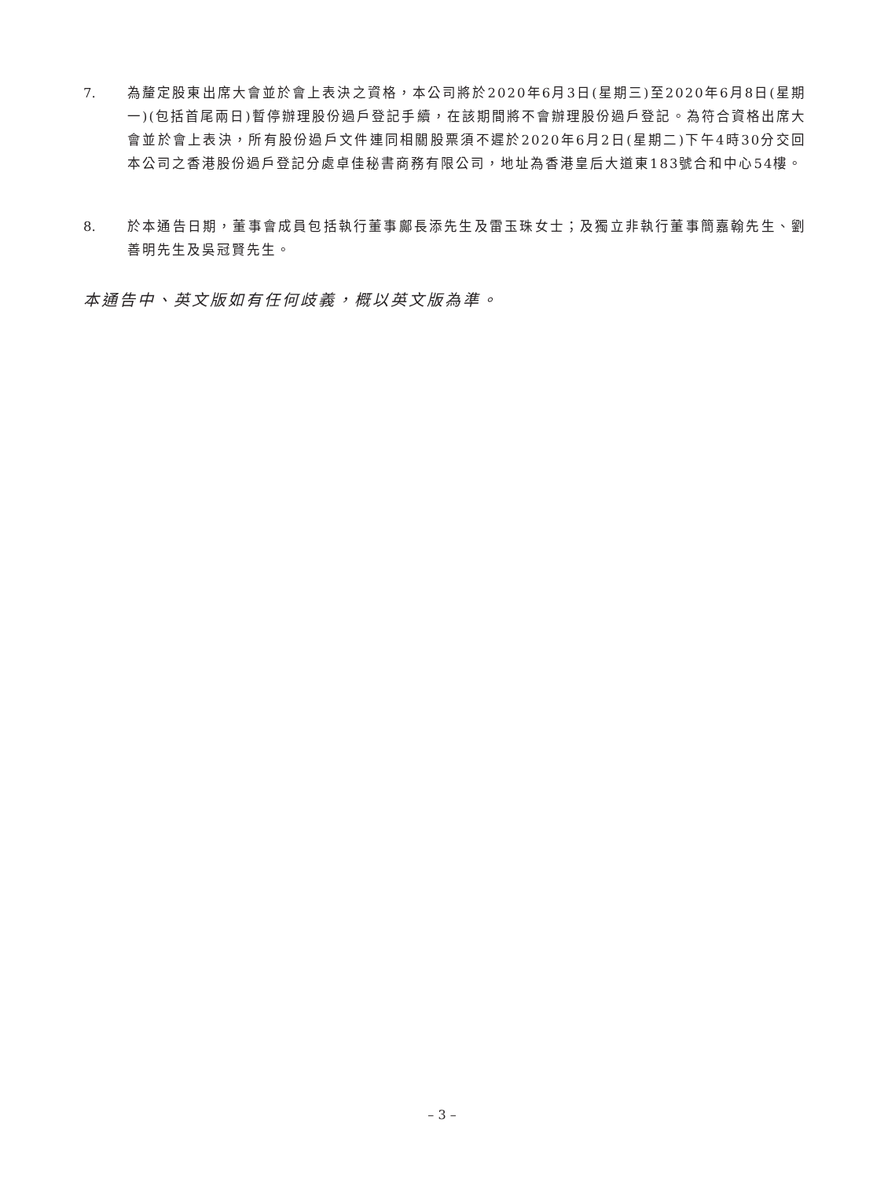7. 為釐定股東出席大會並於會上表決之資格，本公司將於2020年6月3日(星期三)至2020年6月8日(星期一)(包括首尾兩日)暫停辦理股份過戶登記手續，在該期間將不會辦理股份過戶登記。為符合資格出席大會並於會上表決，所有股份過戶文件連同相關股票須不遲於2020年6月2日(星期二)下午4時30分交回本公司之香港股份過戶登記分處卓佳秘書商務有限公司，地址為香港皇后大道東183號合和中心54樓。
8. 於本通告日期，董事會成員包括執行董事鄺長添先生及雷玉珠女士；及獨立非執行董事簡嘉翰先生、劉善明先生及吳冠賢先生。
本通告中、英文版如有任何歧義，概以英文版為準。
– 3 –